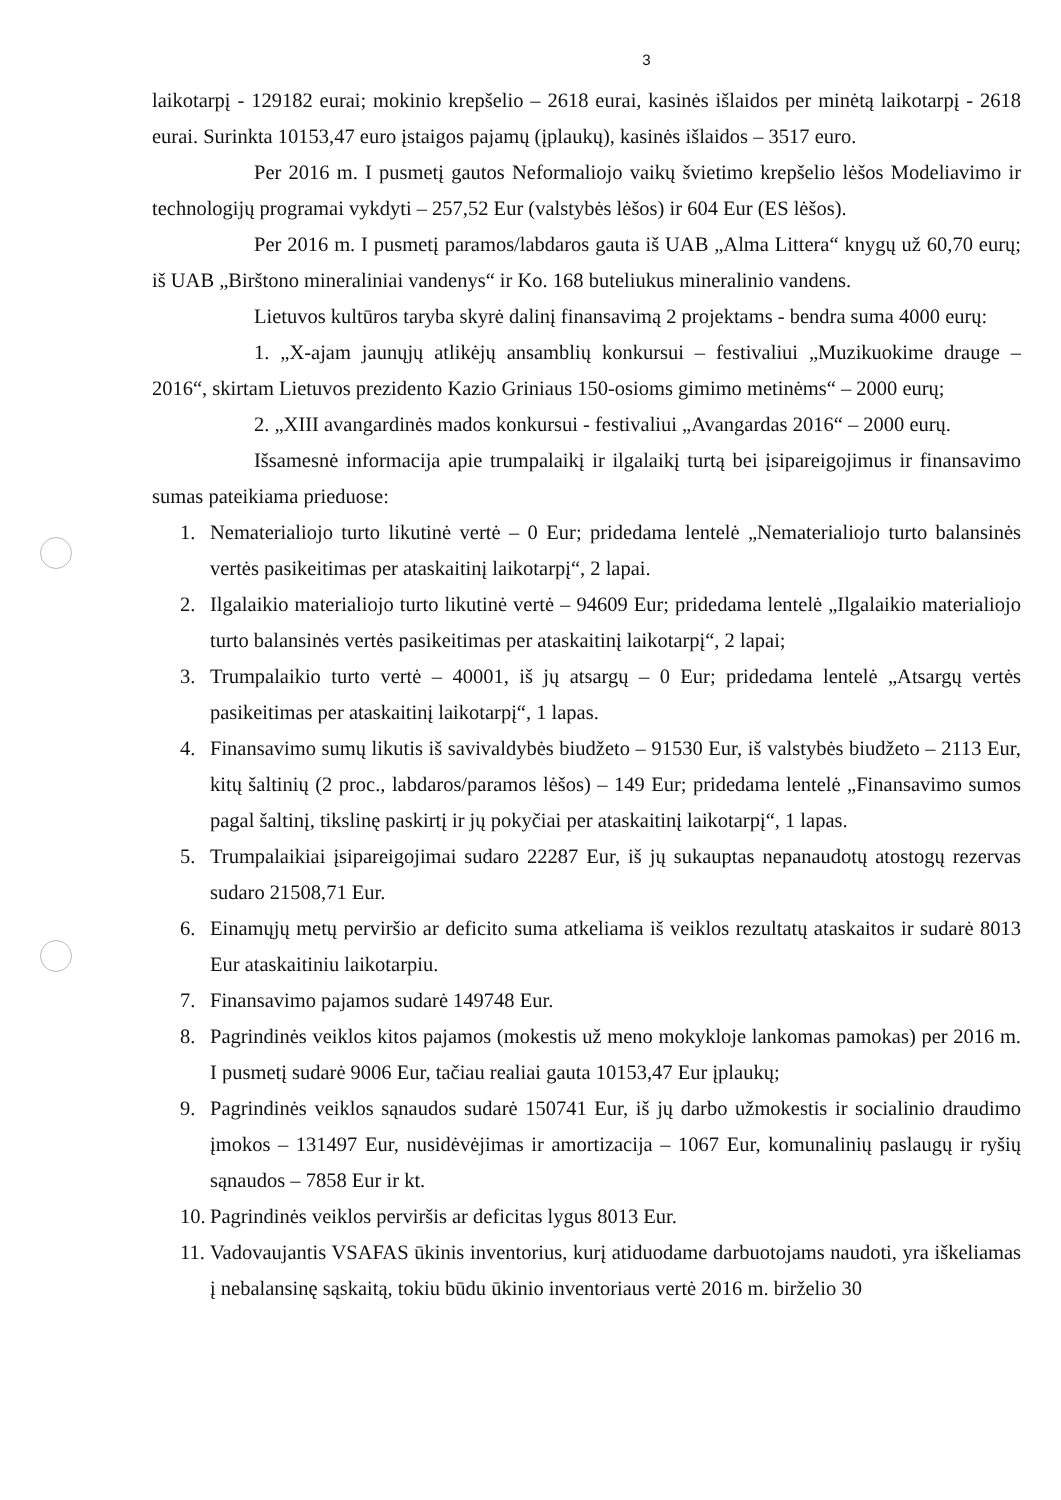3
laikotarpį - 129182 eurai; mokinio krepšelio – 2618 eurai, kasinės išlaidos per minėtą laikotarpį - 2618 eurai. Surinkta 10153,47 euro įstaigos pajamų (įplaukų), kasinės išlaidos – 3517 euro.
Per 2016 m. I pusmetį gautos Neformaliojo vaikų švietimo krepšelio lėšos Modeliavimo ir technologijų programai vykdyti – 257,52 Eur (valstybės lėšos) ir 604 Eur (ES lėšos).
Per 2016 m. I pusmetį paramos/labdaros gauta iš UAB „Alma Littera“ knygų už 60,70 eurų; iš UAB „Birštono mineraliniai vandenys“ ir Ko. 168 buteliukus mineralinio vandens.
Lietuvos kultūros taryba skyrė dalinį finansavimą 2 projektams - bendra suma 4000 eurų:
1. „X-ajam jaunųjų atlikėjų ansamblių konkursui – festivaliui „Muzikuokime drauge – 2016“, skirtam Lietuvos prezidento Kazio Griniaus 150-osioms gimimo metinėms“ – 2000 eurų;
2. „XIII avangardinės mados konkursui - festivaliui „Avangardas 2016“ – 2000 eurų.
Išsamesnė informacija apie trumpalaikį ir ilgalaikį turtą bei įsipareigojimus ir finansavimo sumas pateikiama prieduose:
1. Nematerialiojo turto likutinė vertė – 0 Eur; pridedama lentelė „Nematerialiojo turto balansinės vertės pasikeitimas per ataskaitinį laikotarpį“, 2 lapai.
2. Ilgalaikio materialiojo turto likutinė vertė – 94609 Eur; pridedama lentelė „Ilgalaikio materialiojo turto balansinės vertės pasikeitimas per ataskaitinį laikotarpį“, 2 lapai;
3. Trumpalaikio turto vertė – 40001, iš jų atsargų – 0 Eur; pridedama lentelė „Atsargų vertės pasikeitimas per ataskaitinį laikotarpį“, 1 lapas.
4. Finansavimo sumų likutis iš savivaldybės biudžeto – 91530 Eur, iš valstybės biudžeto – 2113 Eur, kitų šaltinių (2 proc., labdaros/paramos lėšos) – 149 Eur; pridedama lentelė „Finansavimo sumos pagal šaltinį, tikslinę paskirtį ir jų pokyčiai per ataskaitinį laikotarpį“, 1 lapas.
5. Trumpalaikiai įsipareigojimai sudaro 22287 Eur, iš jų sukauptas nepanaudotų atostogų rezervas sudaro 21508,71 Eur.
6. Einamųjų metų perviršio ar deficito suma atkeliama iš veiklos rezultatų ataskaitos ir sudarė 8013 Eur ataskaitiniu laikotarpiu.
7. Finansavimo pajamos sudarė 149748 Eur.
8. Pagrindinės veiklos kitos pajamos (mokestis už meno mokykloje lankomas pamokas) per 2016 m. I pusmetį sudarė 9006 Eur, tačiau realiai gauta 10153,47 Eur įplaukų;
9. Pagrindinės veiklos sąnaudos sudarė 150741 Eur, iš jų darbo užmokestis ir socialinio draudimo įmokos – 131497 Eur, nusidėvėjimas ir amortizacija – 1067 Eur, komunalinių paslaugų ir ryšių sąnaudos – 7858 Eur ir kt.
10. Pagrindinės veiklos perviršis ar deficitas lygus 8013 Eur.
11. Vadovaujantis VSAFAS ūkinis inventorius, kurį atiduodame darbuotojams naudoti, yra iškeliamas į nebalansinę sąskaitą, tokiu būdu ūkinio inventoriaus vertė 2016 m. birželio 30